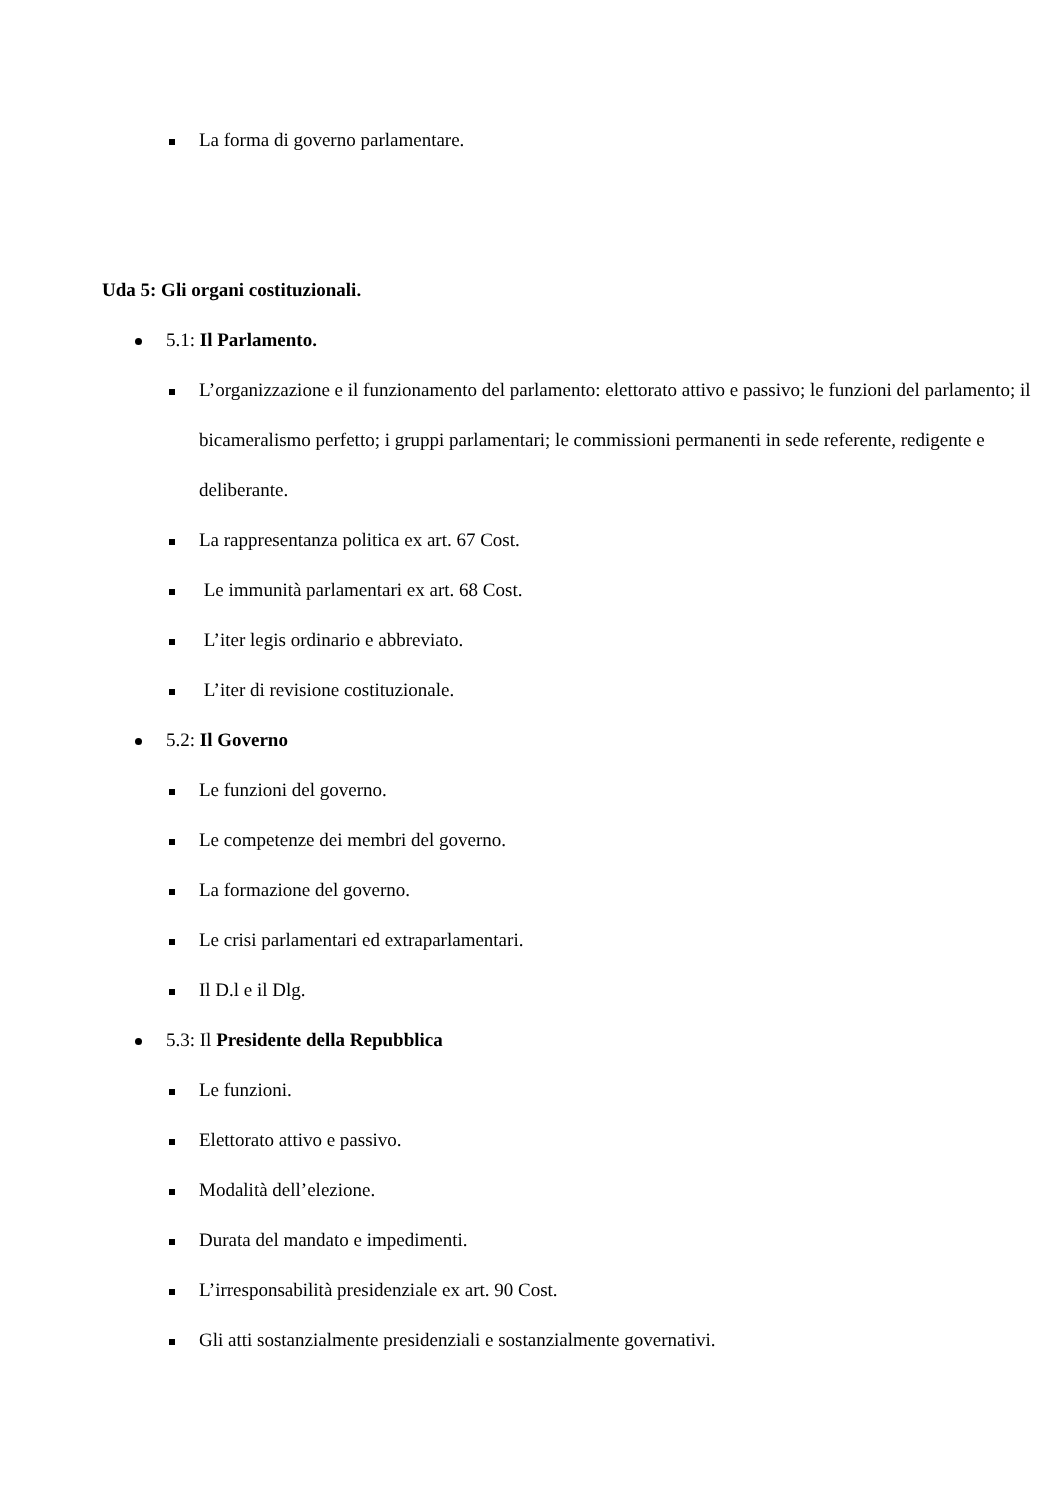La forma di governo parlamentare.
Uda 5: Gli organi costituzionali.
5.1: Il Parlamento.
L’organizzazione e il funzionamento del parlamento: elettorato attivo e passivo; le funzioni del parlamento; il bicameralismo perfetto; i gruppi parlamentari; le commissioni permanenti in sede referente, redigente e deliberante.
La rappresentanza politica ex art. 67 Cost.
Le immunità parlamentari ex art. 68 Cost.
L’iter legis ordinario e abbreviato.
L’iter di revisione costituzionale.
5.2: Il Governo
Le funzioni del governo.
Le competenze dei membri del governo.
La formazione del governo.
Le crisi parlamentari ed extraparlamentari.
Il D.l e il Dlg.
5.3: Il Presidente della Repubblica
Le funzioni.
Elettorato attivo e passivo.
Modalità dell’elezione.
Durata del mandato e impedimenti.
L’irresponsabilità presidenziale ex art. 90 Cost.
Gli atti sostanzialmente presidenziali e sostanzialmente governativi.